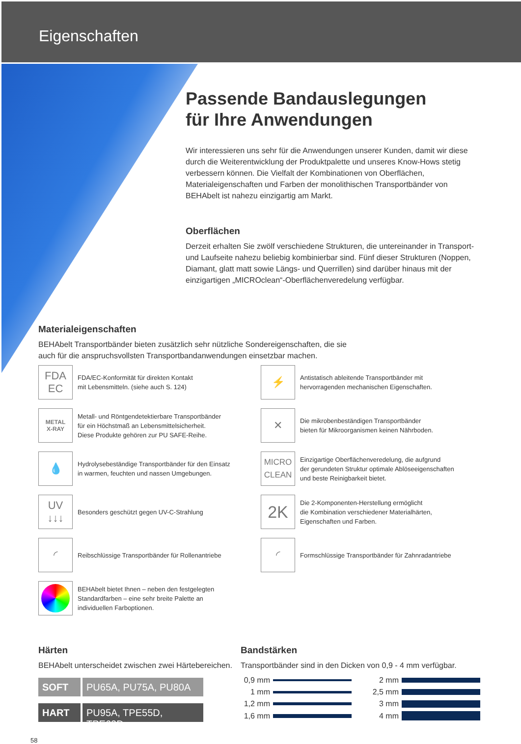Eigenschaften
Passende Bandauslegungen
für Ihre Anwendungen
Wir interessieren uns sehr für die Anwendungen unserer Kunden, damit wir diese durch die Weiterentwicklung der Produktpalette und unseres Know-Hows stetig verbessern können. Die Vielfalt der Kombinationen von Oberflächen, Materialeigenschaften und Farben der monolithischen Transportbänder von BEHAbelt ist nahezu einzigartig am Markt.
Oberflächen
Derzeit erhalten Sie zwölf verschiedene Strukturen, die untereinander in Transport- und Laufseite nahezu beliebig kombinierbar sind. Fünf dieser Strukturen (Noppen, Diamant, glatt matt sowie Längs- und Querrillen) sind darüber hinaus mit der einzigartigen „MICROclean“-Oberflächenveredelung verfügbar.
Materialeigenschaften
BEHAbelt Transportbänder bieten zusätzlich sehr nützliche Sondereigenschaften, die sie
auch für die anspruchsvollsten Transportbandanwendungen einsetzbar machen.
FDA
EC
FDA/EC-Konformität für direkten Kontakt
mit Lebensmitteln. (siehe auch S. 124)
⚡
Antistatisch ableitende Transportbänder mit
hervorragenden mechanischen Eigenschaften.
METAL
X-RAY
Metall- und Röntgendetektierbare Transportbänder
für ein Höchstmaß an Lebensmittelsicherheit.
Diese Produkte gehören zur PU SAFE-Reihe.
✕
Die mikrobenbeständigen Transportbänder
bieten für Mikroorganismen keinen Nährboden.
💧
Hydrolysebeständige Transportbänder für den Einsatz
in warmen, feuchten und nassen Umgebungen.
MICRO
CLEAN
Einzigartige Oberflächenveredelung, die aufgrund
der gerundeten Struktur optimale Ablöseeigenschaften
und beste Reinigbarkeit bietet.
UV
↓↓↓
Besonders geschützt gegen UV-C-Strahlung
2K
Die 2-Komponenten-Herstellung ermöglicht
die Kombination verschiedener Materialhärten,
Eigenschaften und Farben.
◜
Reibschlüssige Transportbänder für Rollenantriebe
◜
Formschlüssige Transportbänder für Zahnradantriebe
BEHAbelt bietet Ihnen – neben den festgelegten
Standardfarben – eine sehr breite Palette an
individuellen Farboptionen.
Härten
BEHAbelt unterscheidet zwischen zwei Härtebereichen.
SOFT PU65A, PU75A, PU80A
HART PU95A, TPE55D, TPE63D
Bandstärken
Transportbänder sind in den Dicken von 0,9 - 4 mm verfügbar.
0,9 mm
2 mm
1 mm
2,5 mm
1,2 mm
3 mm
1,6 mm
4 mm
58